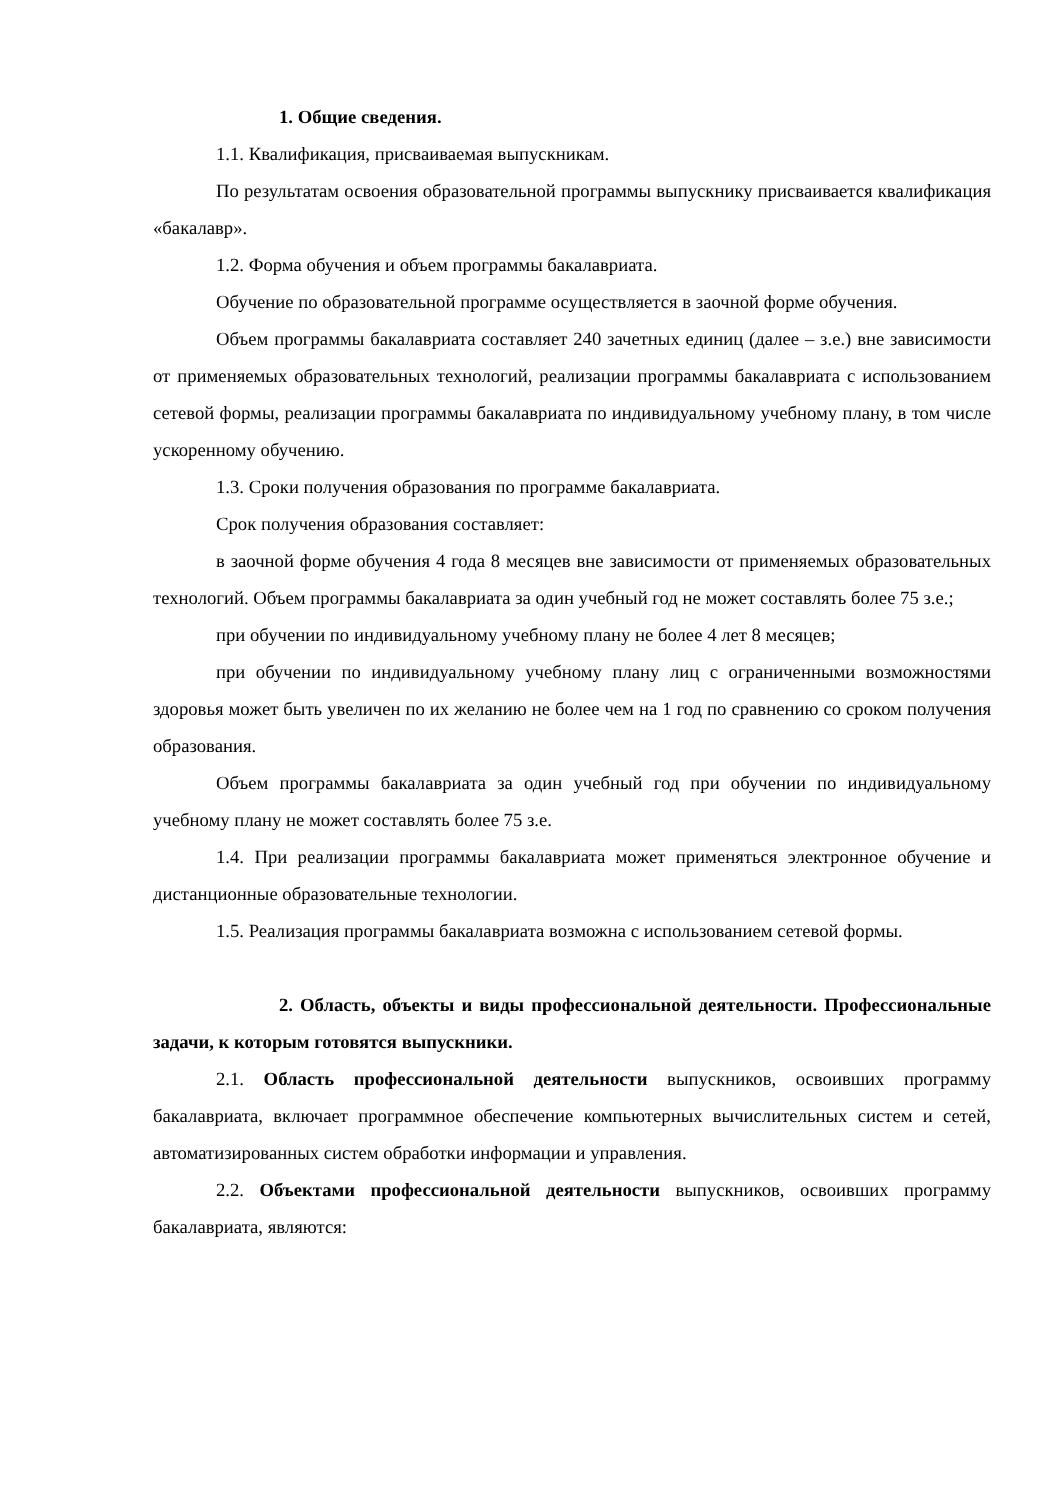1. Общие сведения.
1.1. Квалификация, присваиваемая выпускникам.
По результатам освоения образовательной программы выпускнику присваивается квалификация «бакалавр».
1.2. Форма обучения и объем программы бакалавриата.
Обучение по образовательной программе осуществляется в заочной форме обучения.
Объем программы бакалавриата составляет 240 зачетных единиц (далее – з.е.) вне зависимости от применяемых образовательных технологий, реализации программы бакалавриата с использованием сетевой формы, реализации программы бакалавриата по индивидуальному учебному плану, в том числе ускоренному обучению.
1.3. Сроки получения образования по программе бакалавриата.
Срок получения образования составляет:
в заочной форме обучения 4 года 8 месяцев вне зависимости от применяемых образовательных технологий. Объем программы бакалавриата за один учебный год не может составлять более 75 з.е.;
при обучении по индивидуальному учебному плану не более 4 лет 8 месяцев;
при обучении по индивидуальному учебному плану лиц с ограниченными возможностями здоровья может быть увеличен по их желанию не более чем на 1 год по сравнению со сроком получения образования.
Объем программы бакалавриата за один учебный год при обучении по индивидуальному учебному плану не может составлять более 75 з.е.
1.4. При реализации программы бакалавриата может применяться электронное обучение и дистанционные образовательные технологии.
1.5. Реализация программы бакалавриата возможна с использованием сетевой формы.
2. Область, объекты и виды профессиональной деятельности. Профессиональные задачи, к которым готовятся выпускники.
2.1. Область профессиональной деятельности выпускников, освоивших программу бакалавриата, включает программное обеспечение компьютерных вычислительных систем и сетей, автоматизированных систем обработки информации и управления.
2.2. Объектами профессиональной деятельности выпускников, освоивших программу бакалавриата, являются: